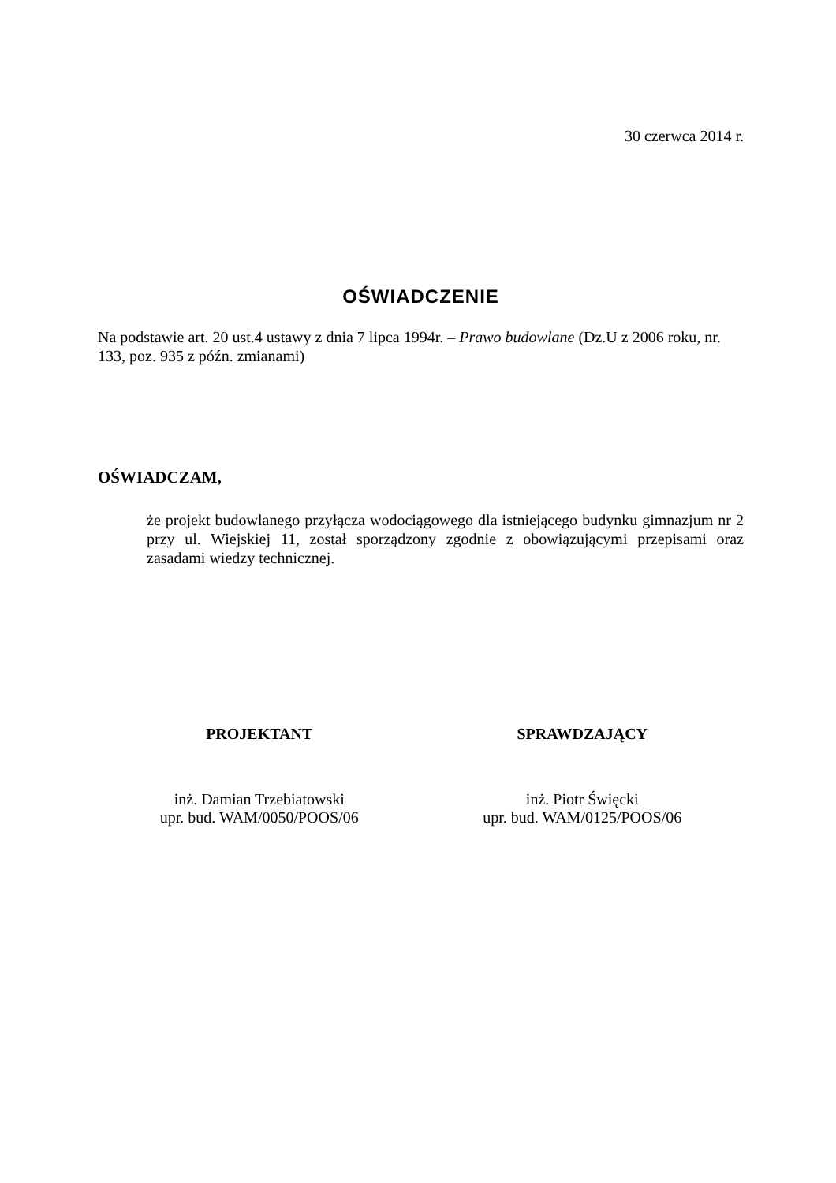30 czerwca 2014 r.
OŚWIADCZENIE
Na podstawie art. 20 ust.4 ustawy z dnia 7 lipca 1994r. – Prawo budowlane (Dz.U z 2006 roku, nr. 133, poz. 935 z późn. zmianami)
OŚWIADCZAM,
że projekt budowlanego przyłącza wodociągowego dla istniejącego budynku gimnazjum nr 2 przy ul. Wiejskiej 11, został sporządzony zgodnie z obowiązującymi przepisami oraz zasadami wiedzy technicznej.
PROJEKTANT
inż. Damian Trzebiatowski
upr. bud. WAM/0050/POOS/06
SPRAWDZAJĄCY
inż. Piotr Święcki
upr. bud. WAM/0125/POOS/06